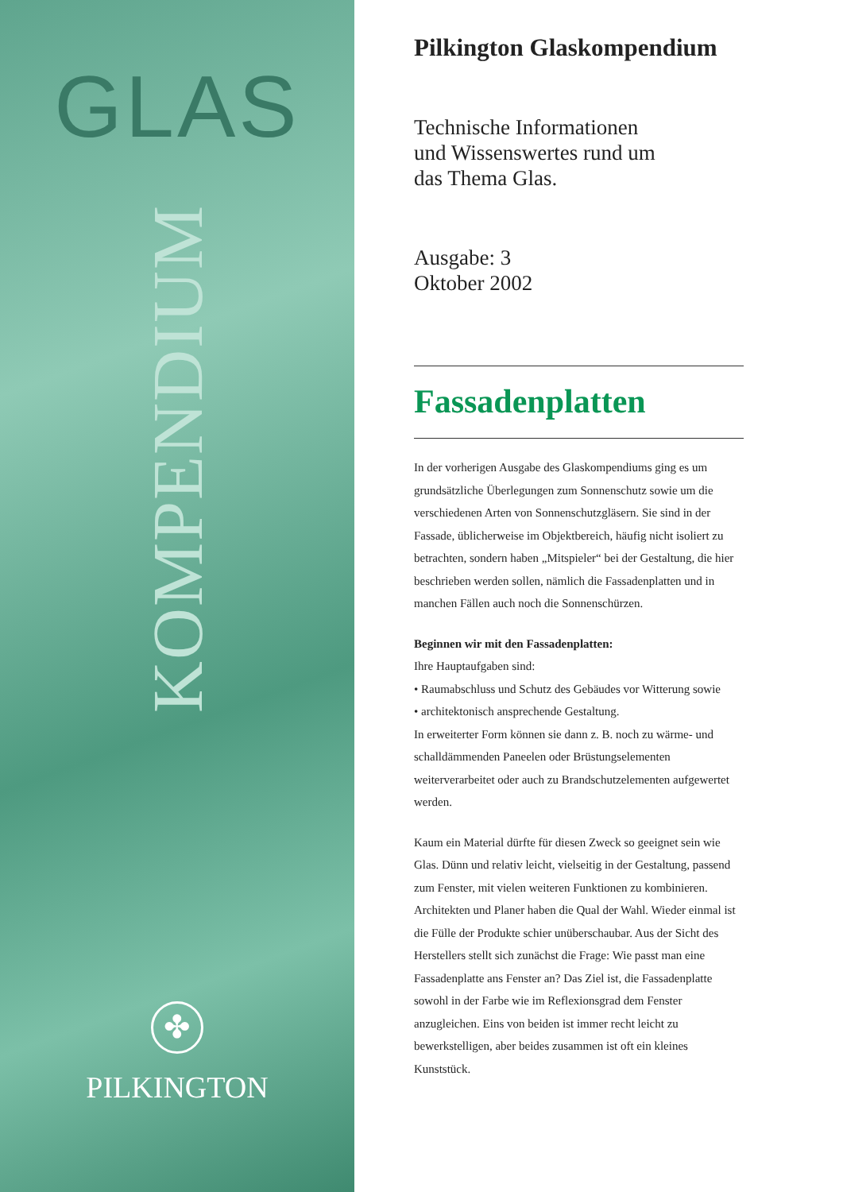GLAS
KOMPENDIUM
✤
PILKINGTON
Pilkington Glaskompendium
Technische Informationen
und Wissenswertes rund um
das Thema Glas.
Ausgabe: 3
Oktober 2002
Fassadenplatten
In der vorherigen Ausgabe des Glaskompendiums ging es um grundsätzliche Überlegungen zum Sonnenschutz sowie um die verschiedenen Arten von Sonnenschutzgläsern. Sie sind in der Fassade, üblicherweise im Objektbereich, häufig nicht isoliert zu betrachten, sondern haben „Mitspieler“ bei der Gestaltung, die hier beschrieben werden sollen, nämlich die Fassadenplatten und in manchen Fällen auch noch die Sonnenschürzen.
Beginnen wir mit den Fassadenplatten:
Ihre Hauptaufgaben sind:
• Raumabschluss und Schutz des Gebäudes vor Witterung sowie
• architektonisch ansprechende Gestaltung.
In erweiterter Form können sie dann z. B. noch zu wärme- und schalldämmenden Paneelen oder Brüstungselementen weiterverarbeitet oder auch zu Brandschutzelementen aufgewertet werden.
Kaum ein Material dürfte für diesen Zweck so geeignet sein wie Glas. Dünn und relativ leicht, vielseitig in der Gestaltung, passend zum Fenster, mit vielen weiteren Funktionen zu kombinieren. Architekten und Planer haben die Qual der Wahl. Wieder einmal ist die Fülle der Produkte schier unüberschaubar. Aus der Sicht des Herstellers stellt sich zunächst die Frage: Wie passt man eine Fassadenplatte ans Fenster an? Das Ziel ist, die Fassadenplatte sowohl in der Farbe wie im Reflexionsgrad dem Fenster anzugleichen. Eins von beiden ist immer recht leicht zu bewerkstelligen, aber beides zusammen ist oft ein kleines Kunststück.